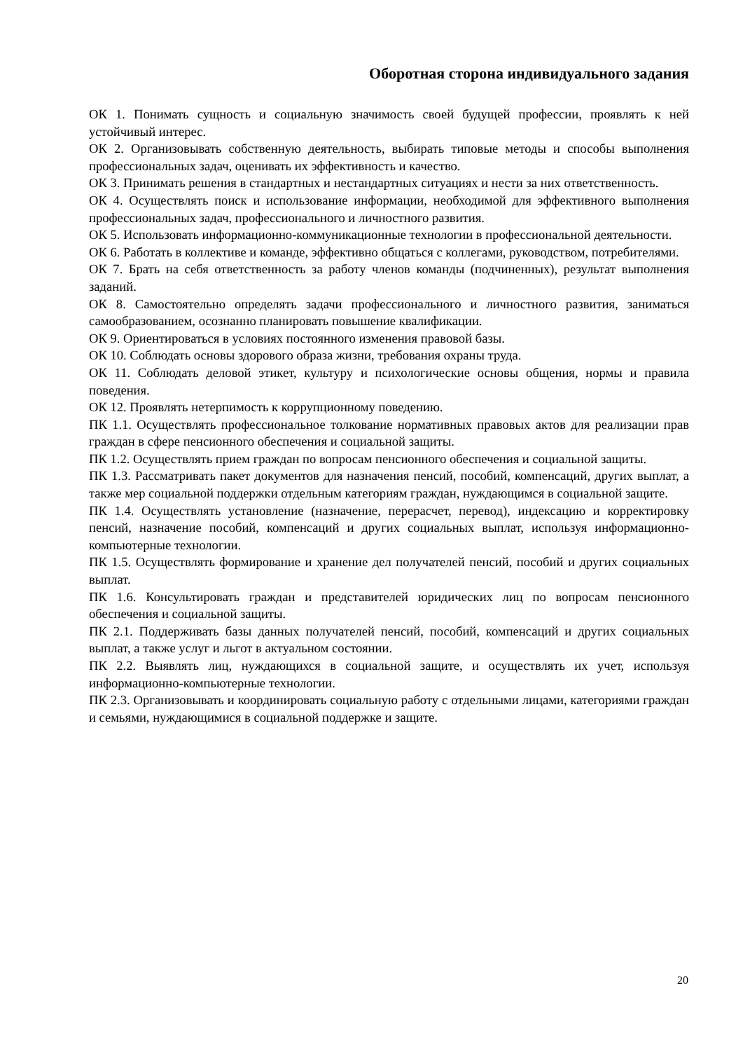Оборотная сторона индивидуального задания
ОК 1. Понимать сущность и социальную значимость своей будущей профессии, проявлять к ней устойчивый интерес.
ОК 2. Организовывать собственную деятельность, выбирать типовые методы и способы выполнения профессиональных задач, оценивать их эффективность и качество.
ОК 3. Принимать решения в стандартных и нестандартных ситуациях и нести за них ответственность.
ОК 4. Осуществлять поиск и использование информации, необходимой для эффективного выполнения профессиональных задач, профессионального и личностного развития.
ОК 5. Использовать информационно-коммуникационные технологии в профессиональной деятельности.
ОК 6. Работать в коллективе и команде, эффективно общаться с коллегами, руководством, потребителями.
ОК 7. Брать на себя ответственность за работу членов команды (подчиненных), результат выполнения заданий.
ОК 8. Самостоятельно определять задачи профессионального и личностного развития, заниматься самообразованием, осознанно планировать повышение квалификации.
ОК 9. Ориентироваться в условиях постоянного изменения правовой базы.
ОК 10. Соблюдать основы здорового образа жизни, требования охраны труда.
ОК 11. Соблюдать деловой этикет, культуру и психологические основы общения, нормы и правила поведения.
ОК 12. Проявлять нетерпимость к коррупционному поведению.
ПК 1.1. Осуществлять профессиональное толкование нормативных правовых актов для реализации прав граждан в сфере пенсионного обеспечения и социальной защиты.
ПК 1.2. Осуществлять прием граждан по вопросам пенсионного обеспечения и социальной защиты.
ПК 1.3. Рассматривать пакет документов для назначения пенсий, пособий, компенсаций, других выплат, а также мер социальной поддержки отдельным категориям граждан, нуждающимся в социальной защите.
ПК 1.4. Осуществлять установление (назначение, перерасчет, перевод), индексацию и корректировку пенсий, назначение пособий, компенсаций и других социальных выплат, используя информационно-компьютерные технологии.
ПК 1.5. Осуществлять формирование и хранение дел получателей пенсий, пособий и других социальных выплат.
ПК 1.6. Консультировать граждан и представителей юридических лиц по вопросам пенсионного обеспечения и социальной защиты.
ПК 2.1. Поддерживать базы данных получателей пенсий, пособий, компенсаций и других социальных выплат, а также услуг и льгот в актуальном состоянии.
ПК 2.2. Выявлять лиц, нуждающихся в социальной защите, и осуществлять их учет, используя информационно-компьютерные технологии.
ПК 2.3. Организовывать и координировать социальную работу с отдельными лицами, категориями граждан и семьями, нуждающимися в социальной поддержке и защите.
20